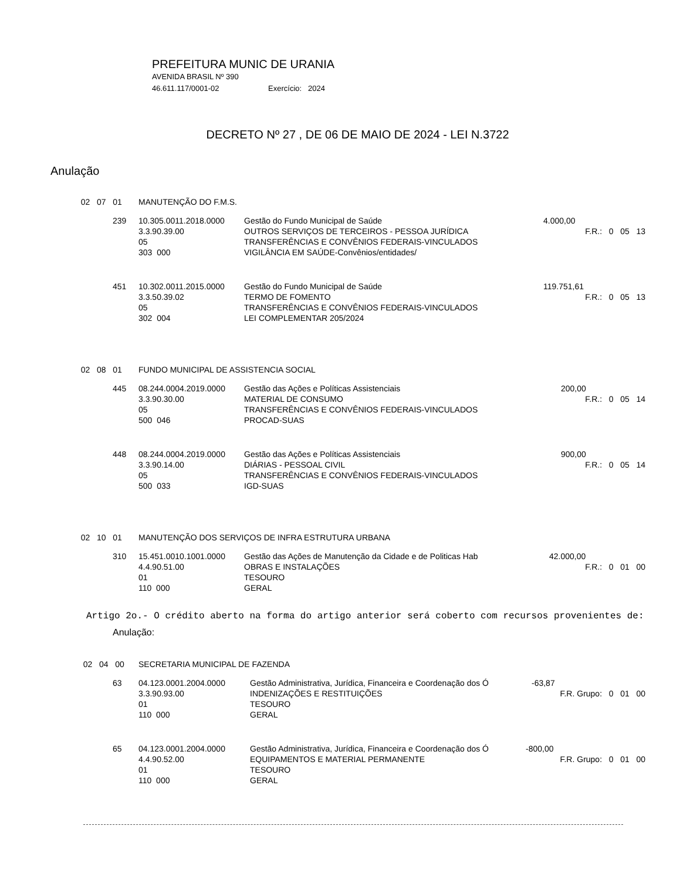PREFEITURA MUNIC DE URANIA
AVENIDA BRASIL Nº 390
46.611.117/0001-02 Exercício: 2024
DECRETO Nº 27 , DE 06 DE MAIO DE 2024 - LEI N.3722
Anulação
| 02 07 01 | | MANUTENÇÃO DO F.M.S. | | |
| | 239 | 10.305.0011.2018.0000 | Gestão do Fundo Municipal de Saúde | 4.000,00 |
| | | 3.3.90.39.00 | OUTROS SERVIÇOS DE TERCEIROS - PESSOA JURÍDICA | F.R.: 0 05 13 |
| | | 05 | TRANSFERÊNCIAS E CONVÊNIOS FEDERAIS-VINCULADOS | |
| | | 303 000 | VIGILÂNCIA EM SAÚDE-Convênios/entidades/ | |
| | 451 | 10.302.0011.2015.0000 | Gestão do Fundo Municipal de Saúde | 119.751,61 |
| | | 3.3.50.39.02 | TERMO DE FOMENTO | F.R.: 0 05 13 |
| | | 05 | TRANSFERÊNCIAS E CONVÊNIOS FEDERAIS-VINCULADOS | |
| | | 302 004 | LEI COMPLEMENTAR 205/2024 | |
| 02 08 01 | | FUNDO MUNICIPAL DE ASSISTENCIA SOCIAL | | |
| | 445 | 08.244.0004.2019.0000 | Gestão das Ações e Políticas Assistenciais | 200,00 |
| | | 3.3.90.30.00 | MATERIAL DE CONSUMO | F.R.: 0 05 14 |
| | | 05 | TRANSFERÊNCIAS E CONVÊNIOS FEDERAIS-VINCULADOS | |
| | | 500 046 | PROCAD-SUAS | |
| | 448 | 08.244.0004.2019.0000 | Gestão das Ações e Políticas Assistenciais | 900,00 |
| | | 3.3.90.14.00 | DIÁRIAS - PESSOAL CIVIL | F.R.: 0 05 14 |
| | | 05 | TRANSFERÊNCIAS E CONVÊNIOS FEDERAIS-VINCULADOS | |
| | | 500 033 | IGD-SUAS | |
| 02 10 01 | | MANUTENÇÃO DOS SERVIÇOS DE INFRA ESTRUTURA URBANA | | |
| | 310 | 15.451.0010.1001.0000 | Gestão das Ações de Manutenção da Cidade e de Politicas Hab | 42.000,00 |
| | | 4.4.90.51.00 | OBRAS E INSTALAÇÕES | F.R.: 0 01 00 |
| | | 01 | TESOURO | |
| | | 110 000 | GERAL | |
Artigo 2o.- O crédito aberto na forma do artigo anterior será coberto com recursos provenientes de:
Anulação:
| 02 04 00 | | SECRETARIA MUNICIPAL DE FAZENDA | | |
| | 63 | 04.123.0001.2004.0000 | Gestão Administrativa, Jurídica, Financeira e Coordenação dos Ó | -63,87 |
| | | 3.3.90.93.00 | INDENIZAÇÕES E RESTITUIÇÕES | F.R. Grupo: 0 01 00 |
| | | 01 | TESOURO | |
| | | 110 000 | GERAL | |
| | 65 | 04.123.0001.2004.0000 | Gestão Administrativa, Jurídica, Financeira e Coordenação dos Ó | -800,00 |
| | | 4.4.90.52.00 | EQUIPAMENTOS E MATERIAL PERMANENTE | F.R. Grupo: 0 01 00 |
| | | 01 | TESOURO | |
| | | 110 000 | GERAL | |